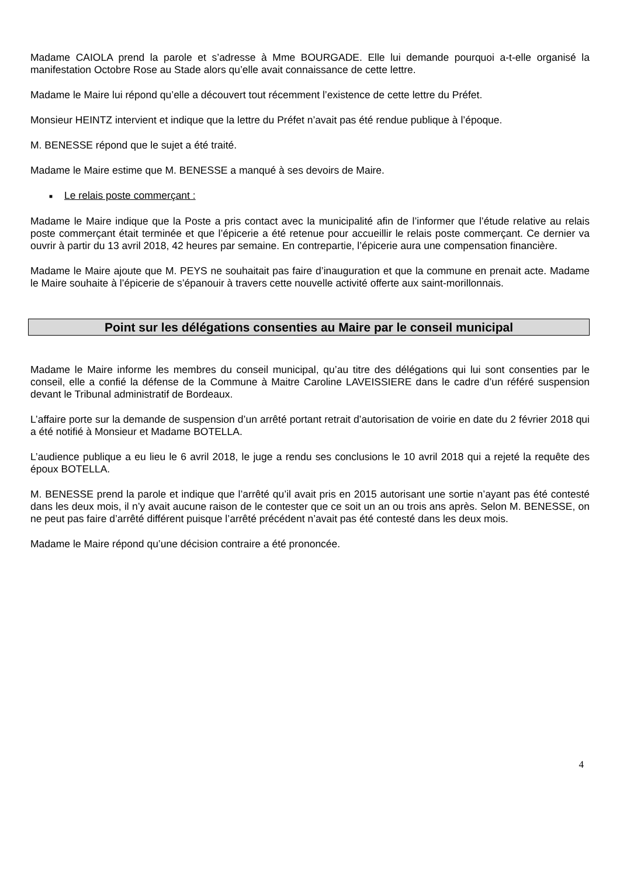Madame CAIOLA prend la parole et s’adresse à Mme BOURGADE. Elle lui demande pourquoi a-t-elle organisé la manifestation Octobre Rose au Stade alors qu’elle avait connaissance de cette lettre.
Madame le Maire lui répond qu’elle a découvert tout récemment l’existence de cette lettre du Préfet.
Monsieur HEINTZ intervient et indique que la lettre du Préfet n’avait pas été rendue publique à l’époque.
M. BENESSE répond que le sujet a été traité.
Madame le Maire estime que M. BENESSE a manqué à ses devoirs de Maire.
■ Le relais poste commerçant :
Madame le Maire indique que la Poste a pris contact avec la municipalité afin de l’informer que l’étude relative au relais poste commerçant était terminée et que l’épicerie a été retenue pour accueillir le relais poste commerçant. Ce dernier va ouvrir à partir du 13 avril 2018, 42 heures par semaine. En contrepartie, l’épicerie aura une compensation financière.
Madame le Maire ajoute que M. PEYS ne souhaitait pas faire d’inauguration et que la commune en prenait acte. Madame le Maire souhaite à l’épicerie de s’épanouir à travers cette nouvelle activité offerte aux saint-morillonnais.
Point sur les délégations consenties au Maire par le conseil municipal
Madame le Maire informe les membres du conseil municipal, qu’au titre des délégations qui lui sont consenties par le conseil, elle a confié la défense de la Commune à Maitre Caroline LAVEISSIERE dans le cadre d’un référé suspension devant le Tribunal administratif de Bordeaux.
L’affaire porte sur la demande de suspension d’un arrêté portant retrait d’autorisation de voirie en date du 2 février 2018 qui a été notifié à Monsieur et Madame BOTELLA.
L’audience publique a eu lieu le 6 avril 2018, le juge a rendu ses conclusions le 10 avril 2018 qui a rejeté la requête des époux BOTELLA.
M. BENESSE prend la parole et indique que l’arrêté qu’il avait pris en 2015 autorisant une sortie n’ayant pas été contesté dans les deux mois, il n’y avait aucune raison de le contester que ce soit un an ou trois ans après. Selon M. BENESSE, on ne peut pas faire d’arrêté différent puisque l’arrêté précédent n’avait pas été contesté dans les deux mois.
Madame le Maire répond qu’une décision contraire a été prononcée.
4